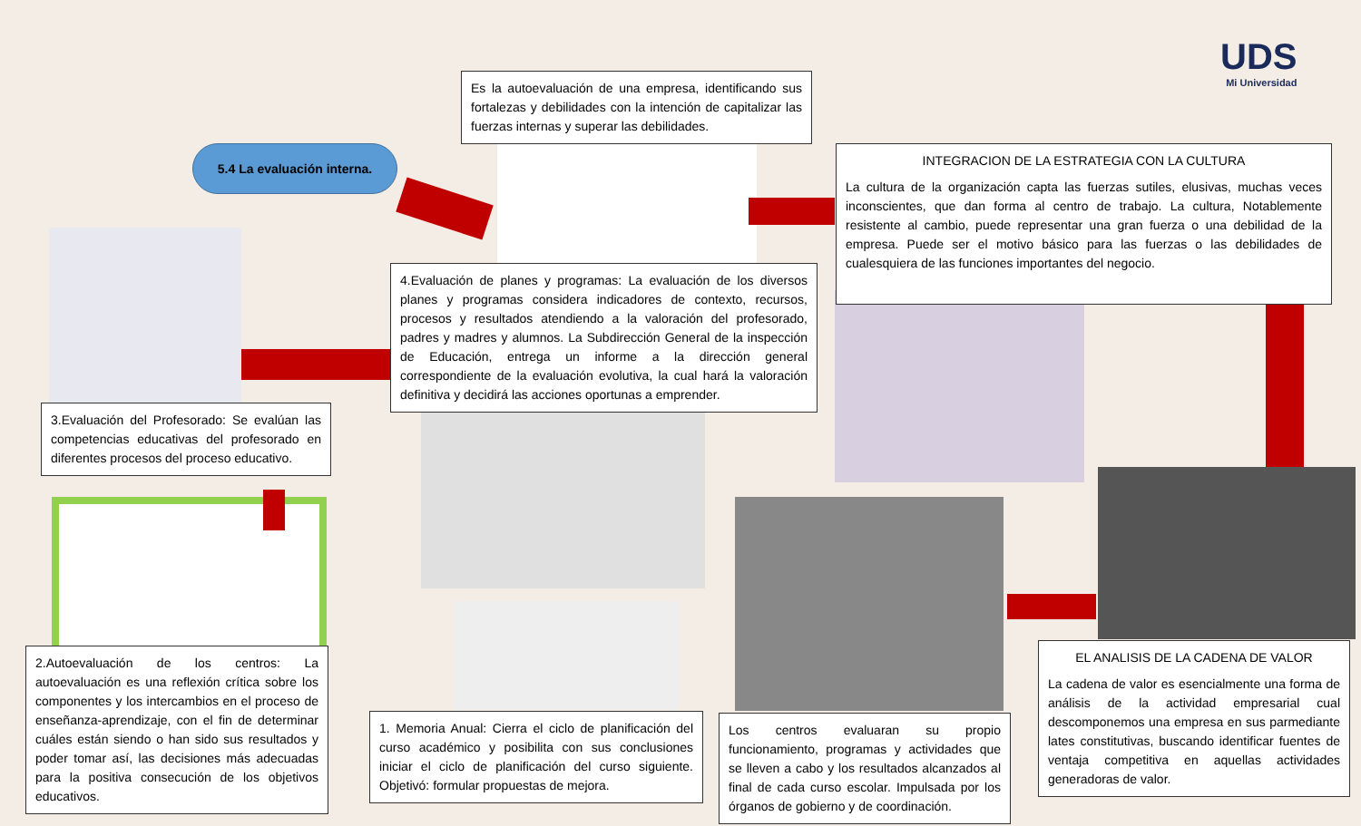UDS
Mi Universidad
Es la autoevaluación de una empresa, identificando sus fortalezas y debilidades con la intención de capitalizar las fuerzas internas y superar las debilidades.
5.4 La evaluación interna.
INTEGRACION DE LA ESTRATEGIA CON LA CULTURA
La cultura de la organización capta las fuerzas sutiles, elusivas, muchas veces inconscientes, que dan forma al centro de trabajo. La cultura, Notablemente resistente al cambio, puede representar una gran fuerza o una debilidad de la empresa. Puede ser el motivo básico para las fuerzas o las debilidades de cualesquiera de las funciones importantes del negocio.
4.Evaluación de planes y programas: La evaluación de los diversos planes y programas considera indicadores de contexto, recursos, procesos y resultados atendiendo a la valoración del profesorado, padres y madres y alumnos. La Subdirección General de la inspección de Educación, entrega un informe a la dirección general correspondiente de la evaluación evolutiva, la cual hará la valoración definitiva y decidirá las acciones oportunas a emprender.
3.Evaluación del Profesorado: Se evalúan las competencias educativas del profesorado en diferentes procesos del proceso educativo.
2.Autoevaluación de los centros: La autoevaluación es una reflexión crítica sobre los componentes y los intercambios en el proceso de enseñanza-aprendizaje, con el fin de determinar cuáles están siendo o han sido sus resultados y poder tomar así, las decisiones más adecuadas para la positiva consecución de los objetivos educativos.
1. Memoria Anual: Cierra el ciclo de planificación del curso académico y posibilita con sus conclusiones iniciar el ciclo de planificación del curso siguiente. Objetivó: formular propuestas de mejora.
Los centros evaluaran su propio funcionamiento, programas y actividades que se lleven a cabo y los resultados alcanzados al final de cada curso escolar. Impulsada por los órganos de gobierno y de coordinación.
EL ANALISIS DE LA CADENA DE VALOR
La cadena de valor es esencialmente una forma de análisis de la actividad empresarial cual descomponemos una empresa en sus parmediante lates constitutivas, buscando identificar fuentes de ventaja competitiva en aquellas actividades generadoras de valor.